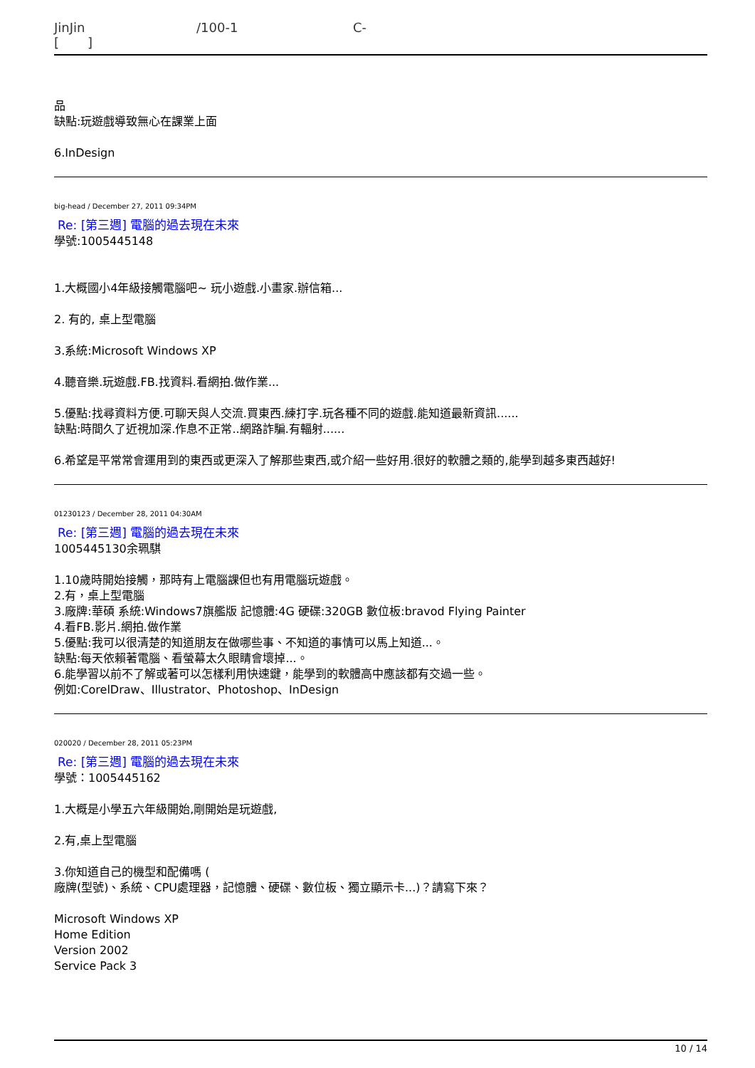JinJin /100-1 C-
[ ]
品
缺點:玩遊戲導致無心在課業上面
6.InDesign
big-head / December 27, 2011 09:34PM
Re: [第三週] 電腦的過去現在未來
學號:1005445148
1.大概國小4年級接觸電腦吧~ 玩小遊戲.小畫家.辦信箱...
2. 有的, 桌上型電腦
3.系統:Microsoft Windows XP
4.聽音樂.玩遊戲.FB.找資料.看網拍.做作業...
5.優點:找尋資料方便.可聊天與人交流.買東西.練打字.玩各種不同的遊戲.能知道最新資訊......
缺點:時間久了近視加深.作息不正常..網路詐騙.有輻射......
6.希望是平常常會運用到的東西或更深入了解那些東西,或介紹一些好用.很好的軟體之類的,能學到越多東西越好!
01230123 / December 28, 2011 04:30AM
Re: [第三週] 電腦的過去現在未來
1005445130余珮騏
1.10歲時開始接觸，那時有上電腦課但也有用電腦玩遊戲。
2.有，桌上型電腦
3.廠牌:華碩 系統:Windows7旗艦版 記憶體:4G 硬碟:320GB 數位板:bravod Flying Painter
4.看FB.影片.網拍.做作業
5.優點:我可以很清楚的知道朋友在做哪些事、不知道的事情可以馬上知道...。
缺點:每天依賴著電腦、看螢幕太久眼睛會壞掉...。
6.能學習以前不了解或著可以怎樣利用快速鍵，能學到的軟體高中應該都有交過一些。
例如:CorelDraw、Illustrator、Photoshop、InDesign
020020 / December 28, 2011 05:23PM
Re: [第三週] 電腦的過去現在未來
學號：1005445162
1.大概是小學五六年級開始,剛開始是玩遊戲,
2.有,桌上型電腦
3.你知道自己的機型和配備嗎 (
廠牌(型號)、系統、CPU處理器，記憶體、硬碟、數位板、獨立顯示卡...)？請寫下來？
Microsoft Windows XP
Home Edition
Version 2002
Service Pack 3
10 / 14